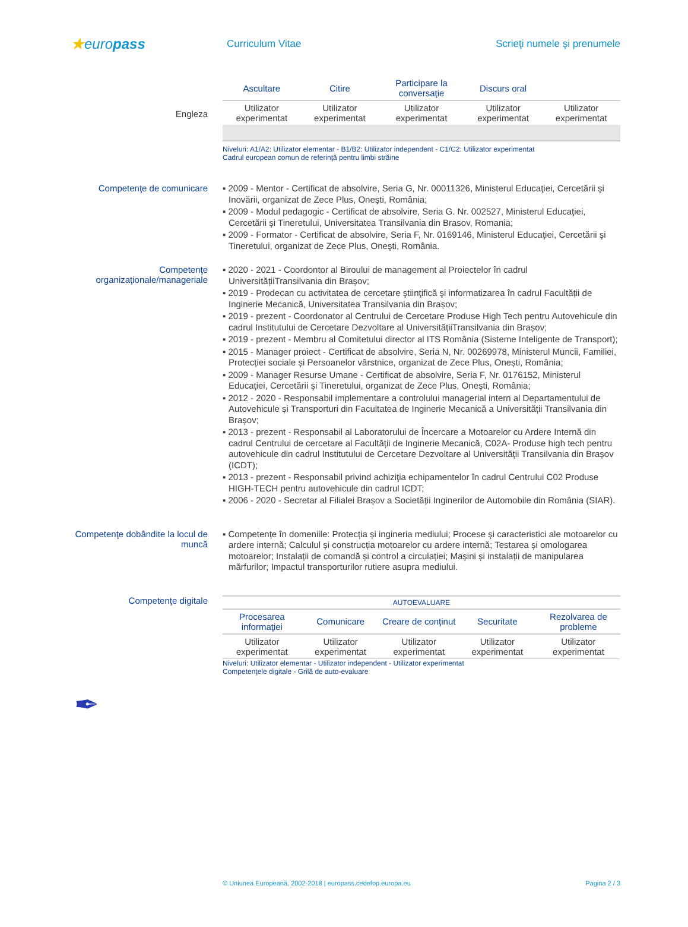★europass
Curriculum Vitae
Scrieţi numele şi prenumele
Engleza
| Ascultare | Citire | Participare la conversaţie | Discurs oral | |
| --- | --- | --- | --- | --- |
| Utilizator experimentat | Utilizator experimentat | Utilizator experimentat | Utilizator experimentat | Utilizator experimentat |
Niveluri: A1/A2: Utilizator elementar - B1/B2: Utilizator independent - C1/C2: Utilizator experimentat
Cadrul european comun de referinţă pentru limbi străine
Competenţe de comunicare
▪ 2009 - Mentor - Certificat de absolvire, Seria G, Nr. 00011326, Ministerul Educaţiei, Cercetării şi Inovării, organizat de Zece Plus, Oneşti, România;
▪ 2009 - Modul pedagogic - Certificat de absolvire, Seria G. Nr. 002527, Ministerul Educaţiei, Cercetării şi Tineretului, Universitatea Transilvania din Brasov, Romania;
▪ 2009 - Formator - Certificat de absolvire, Seria F, Nr. 0169146, Ministerul Educaţiei, Cercetării şi Tineretului, organizat de Zece Plus, Oneşti, România.
Competenţe organizaţionale/manageriale
▪ 2020 - 2021 - Coordontor al Biroului de management al Proiectelor în cadrul UniversitățiiTransilvania din Brașov;
▪ 2019 - Prodecan cu activitatea de cercetare ştiinţifică şi informatizarea în cadrul Facultății de Inginerie Mecanică, Universitatea Transilvania din Brașov;
▪ 2019 - prezent - Coordonator al Centrului de Cercetare Produse High Tech pentru Autovehicule din cadrul Institutului de Cercetare Dezvoltare al UniversitățiiTransilvania din Brașov;
▪ 2019 - prezent - Membru al Comitetului director al ITS România (Sisteme Inteligente de Transport);
▪ 2015 - Manager proiect - Certificat de absolvire, Seria N, Nr. 00269978, Ministerul Muncii, Familiei, Protecției sociale și Persoanelor vârstnice, organizat de Zece Plus, Onești, România;
▪ 2009 - Manager Resurse Umane - Certificat de absolvire, Seria F, Nr. 0176152, Ministerul Educaţiei, Cercetării şi Tineretului, organizat de Zece Plus, Oneşti, România;
▪ 2012 - 2020 - Responsabil implementare a controlului managerial intern al Departamentului de Autovehicule și Transporturi din Facultatea de Inginerie Mecanică a Universității Transilvania din Brașov;
▪ 2013 - prezent - Responsabil al Laboratorului de Încercare a Motoarelor cu Ardere Internă din cadrul Centrului de cercetare al Facultății de Inginerie Mecanică, C02A- Produse high tech pentru autovehicule din cadrul Institutului de Cercetare Dezvoltare al Universității Transilvania din Brașov (ICDT);
▪ 2013 - prezent - Responsabil privind achiziţia echipamentelor în cadrul Centrului C02 Produse HIGH-TECH pentru autovehicule din cadrul ICDT;
▪ 2006 - 2020 - Secretar al Filialei Brașov a Societății Inginerilor de Automobile din România (SIAR).
Competenţe dobândite la locul de muncă
▪ Competențe în domeniile: Protecția și ingineria mediului; Procese şi caracteristici ale motoarelor cu ardere internă; Calculul și construcția motoarelor cu ardere internă; Testarea și omologarea motoarelor; Instalații de comandă și control a circulației; Mașini și instalații de manipularea mărfurilor; Impactul transporturilor rutiere asupra mediului.
Competenţe digitale
| AUTOEVALUARE | | | | |
| --- | --- | --- | --- | --- |
| Procesarea informaţiei | Comunicare | Creare de conţinut | Securitate | Rezolvarea de probleme |
| Utilizator experimentat | Utilizator experimentat | Utilizator experimentat | Utilizator experimentat | Utilizator experimentat |
Niveluri: Utilizator elementar - Utilizator independent - Utilizator experimentat
Competenţele digitale - Grilă de auto-evaluare
✒
© Uniunea Europeană, 2002-2018 | europass.cedefop.europa.eu Pagina 2 / 3